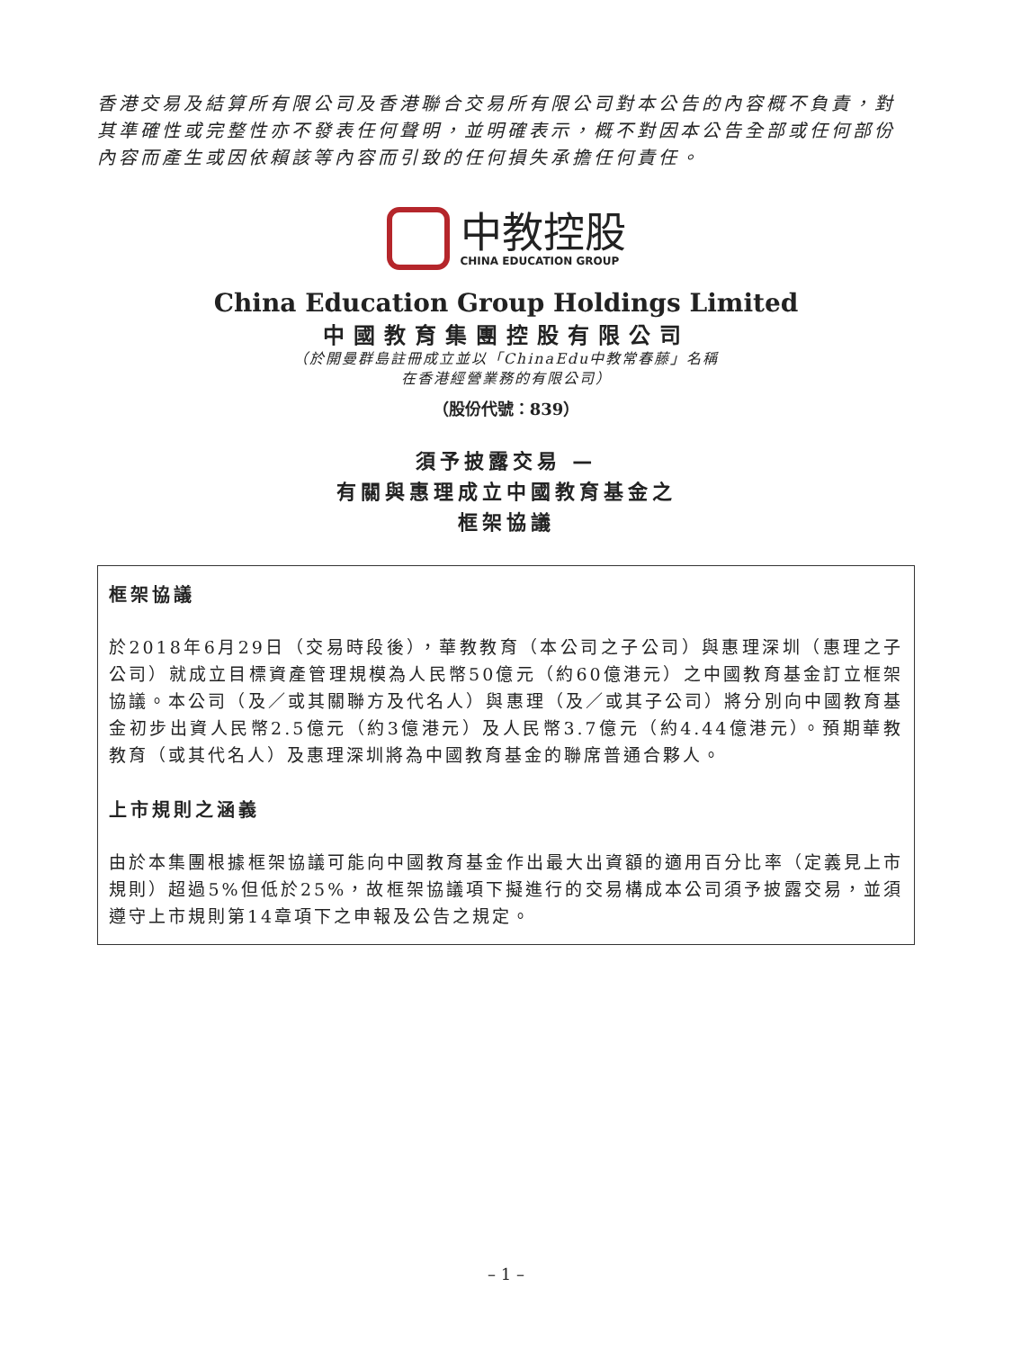香港交易及結算所有限公司及香港聯合交易所有限公司對本公告的內容概不負責，對其準確性或完整性亦不發表任何聲明，並明確表示，概不對因本公告全部或任何部份內容而產生或因依賴該等內容而引致的任何損失承擔任何責任。
中教控股
CHINA EDUCATION GROUP
China Education Group Holdings Limited
中國教育集團控股有限公司
（於開曼群島註冊成立並以「ChinaEdu中教常春藤」名稱
在香港經營業務的有限公司）
（股份代號：839）
須予披露交易 —
有關與惠理成立中國教育基金之
框架協議
框架協議
於2018年6月29日（交易時段後），華教教育（本公司之子公司）與惠理深圳（惠理之子公司）就成立目標資產管理規模為人民幣50億元（約60億港元）之中國教育基金訂立框架協議。本公司（及／或其關聯方及代名人）與惠理（及／或其子公司）將分別向中國教育基金初步出資人民幣2.5億元（約3億港元）及人民幣3.7億元（約4.44億港元）。預期華教教育（或其代名人）及惠理深圳將為中國教育基金的聯席普通合夥人。
上市規則之涵義
由於本集團根據框架協議可能向中國教育基金作出最大出資額的適用百分比率（定義見上市規則）超過5%但低於25%，故框架協議項下擬進行的交易構成本公司須予披露交易，並須遵守上市規則第14章項下之申報及公告之規定。
– 1 –